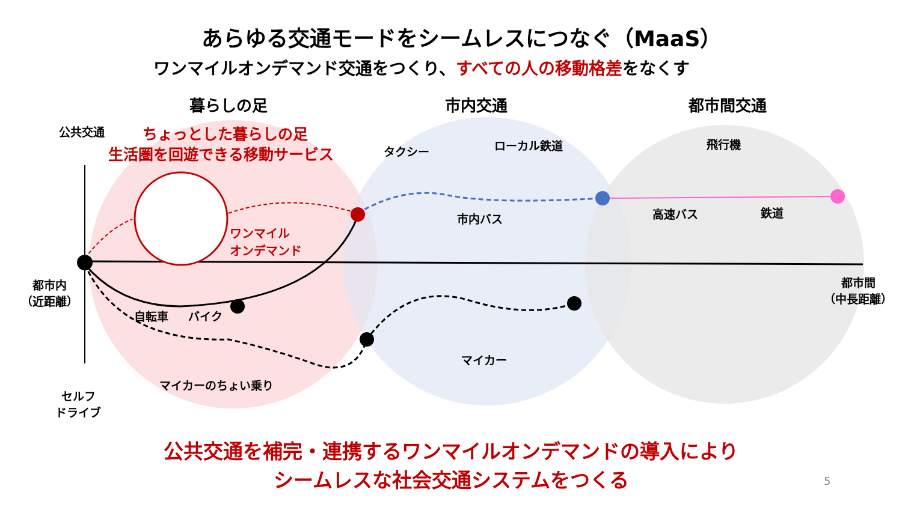あらゆる交通モードをシームレスにつなぐ（MaaS）
ワンマイルオンデマンド交通をつくり、すべての人の移動格差をなくす
暮らしの足 市内交通 都市間交通
公共交通 ちょっとした暮らしの足
生活圏を回遊できる移動サービス タクシー ローカル鉄道 飛行機
ワンマイル
オンデマンド
市内バス 高速バス 鉄道
都市内
（近距離）
都市間
（中長距離）
自転車 バイク
マイカー
マイカーのちょい乗り
セルフ
ドライブ
公共交通を補完・連携するワンマイルオンデマンドの導入により
シームレスな社会交通システムをつくる
5